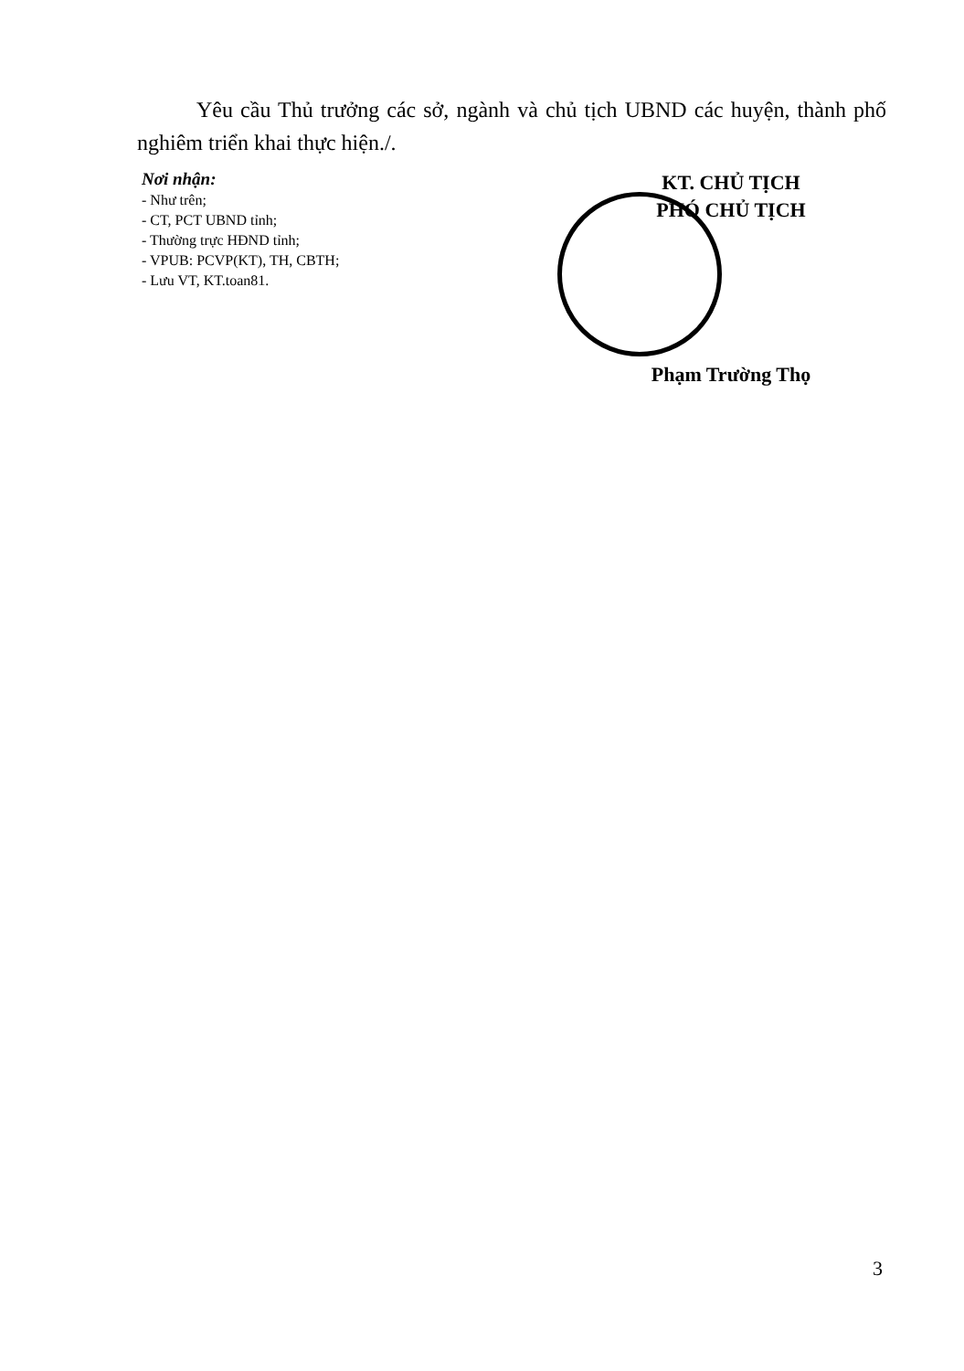Yêu cầu Thủ trưởng các sở, ngành và chủ tịch UBND các huyện, thành phố nghiêm triển khai thực hiện./.
Nơi nhận:
- Như trên;
- CT, PCT UBND tỉnh;
- Thường trực HĐND tỉnh;
- VPUB: PCVP(KT), TH, CBTH;
- Lưu VT, KT.toan81.
KT. CHỦ TỊCH
PHÓ CHỦ TỊCH
Phạm Trường Thọ
3